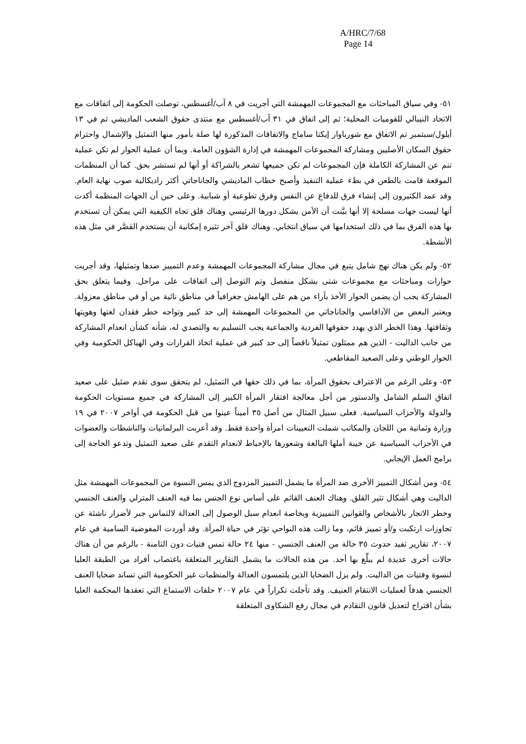A/HRC/7/68
Page 14
٥١- وفي سياق المباحثات مع المجموعات المهمشة التي أجريت في ٨ آب/أغسطس، توصلت الحكومة إلى اتفاقات مع الاتحاد النيبالي للقوميات المحلية؛ ثم إلى اتفاق في ٣١ آب/أغسطس مع منتدى حقوق الشعب الماديشي ثم في ١٣ أيلول/سبتمبر تم الاتفاق مع شورباوار إيكتا ساماج والاتفاقات المذكورة لها صلة بأمور منها التمثيل والإشمال واحترام حقوق السكان الأصليين ومشاركة المجموعات المهمشة في إدارة الشؤون العامة. وبما أن عملية الحوار لم تكن عملية تنم عن المشاركة الكاملة فإن المجموعات لم تكن جميعها تشعر بالشراكة أو أنها لم تستشر بحق. كما أن المنظمات الموقعة قامت بالطعن في بطء عملية التنفيذ وأصبح خطاب الماديشي والجاناجاتي أكثر راديكالية صوب نهاية العام. وقد عمد الكثيرون إلى إنشاء فرق للدفاع عن النفس وفرق تطوعية أو شبابية. وعلى حين أن الجهات المنظمة أكدت أنها ليست جهات مسلحة إلا أنها بيَّنت أن الأمن يشكل دورها الرئيسي وهناك قلق تجاه الكيفية التي يمكن أن تستخدم بها هذه الفرق بما في ذلك استخدامها في سياق انتخابي. وهناك قلق آخر تثيره إمكانية أن يستخدم القصَّر في مثل هذه الأنشطة.
٥٢- ولم يكن هناك نهج شامل يتبع في مجال مشاركة المجموعات المهمشة وعدم التمييز ضدها وتمثيلها، وقد أجريت حوارات ومباحثات مع مجموعات شتى بشكل منفصل وتم التوصل إلى اتفاقات على مراحل. وفيما يتعلق بحق المشاركة يجب أن يضمن الحوار الأخذ بآراء من هم على الهامش جغرافياً في مناطق نائية من أو في مناطق معزولة. ويعتبر البعض من الآدافاسي والجاناجاتي من المجموعات المهمشة إلى حد كبير وتواجه خطر فقدان لغتها وهويتها وثقافتها. وهذا الخطر الذي يهدد حقوقها الفردية والجماعية يجب التسليم به والتصدي له، شأنه كشأن انعدام المشاركة من جانب الداليت - الذين هم ممثلون تمثيلاً ناقصاً إلى حد كبير في عملية اتخاذ القرارات وفي الهياكل الحكومية وفي الحوار الوطني وعلى الصعيد المقاطعي.
٥٣- وعلى الرغم من الاعتراف بحقوق المرأة، بما في ذلك حقها في التمثيل، لم يتحقق سوى تقدم ضئيل على صعيد اتفاق السلم الشامل والدستور من أجل معالجة افتقار المرأة الكبير إلى المشاركة في جميع مستويات الحكومة والدولة والأحزاب السياسية. فعلى سبيل المثال من أصل ٣٥ أميناً عينوا من قبل الحكومة في أواخر ٢٠٠٧ في ١٩ وزارة وثمانية من اللجان والمكاتب شملت التعيينات امرأة واحدة فقط. وقد أعربت البرلمانيات والناشطات والعضوات في الأحزاب السياسية عن خيبة أملها البالغة وشعورها بالإحباط لانعدام التقدم على صعيد التمثيل وتدعو الحاجة إلى برامج العمل الإيجابي.
٥٤- ومن أشكال التمييز الأخرى ضد المرأة ما يشمل التمييز المزدوج الذي يمس النسوة من المجموعات المهمشة مثل الداليت وهي أشكال تثير القلق. وهناك العنف القائم على أساس نوع الجنس بما فيه العنف المترلي والعنف الجنسي وخطر الاتجار بالأشخاص والقوانين التمييزية وبخاصة انعدام سبل الوصول إلى العدالة لالتماس جبر لأضرار ناشئة عن تجاوزات ارتكبت و/أو تمييز قائم، وما زالت هذه النواحي تؤثر في حياة المرأة. وقد أوردت المفوضية السامية في عام ٢٠٠٧، تقارير تفيد حدوث ٣٥ حالة من العنف الجنسي - منها ٢٤ حالة تمس فتيات دون الثامنة - بالرغم من أن هناك حالات أخرى عديدة لم يبلِّغ بها أحد. من هذه الحالات ما يشمل التقارير المتعلقة باغتصاب أفراد من الطبقة العليا لنسوة وفتيات من الداليت. ولم يزل الضحايا الذين يلتمسون العدالة والمنظمات غير الحكومية التي تساند ضحايا العنف الجنسي هدفاً لعمليات الانتقام العنيف. وقد تأجلت تكراراً في عام ٢٠٠٧ حلقات الاستماع التي تعقدها المحكمة العليا بشأن اقتراح لتعديل قانون التقادم في مجال رفع الشكاوى المتعلقة